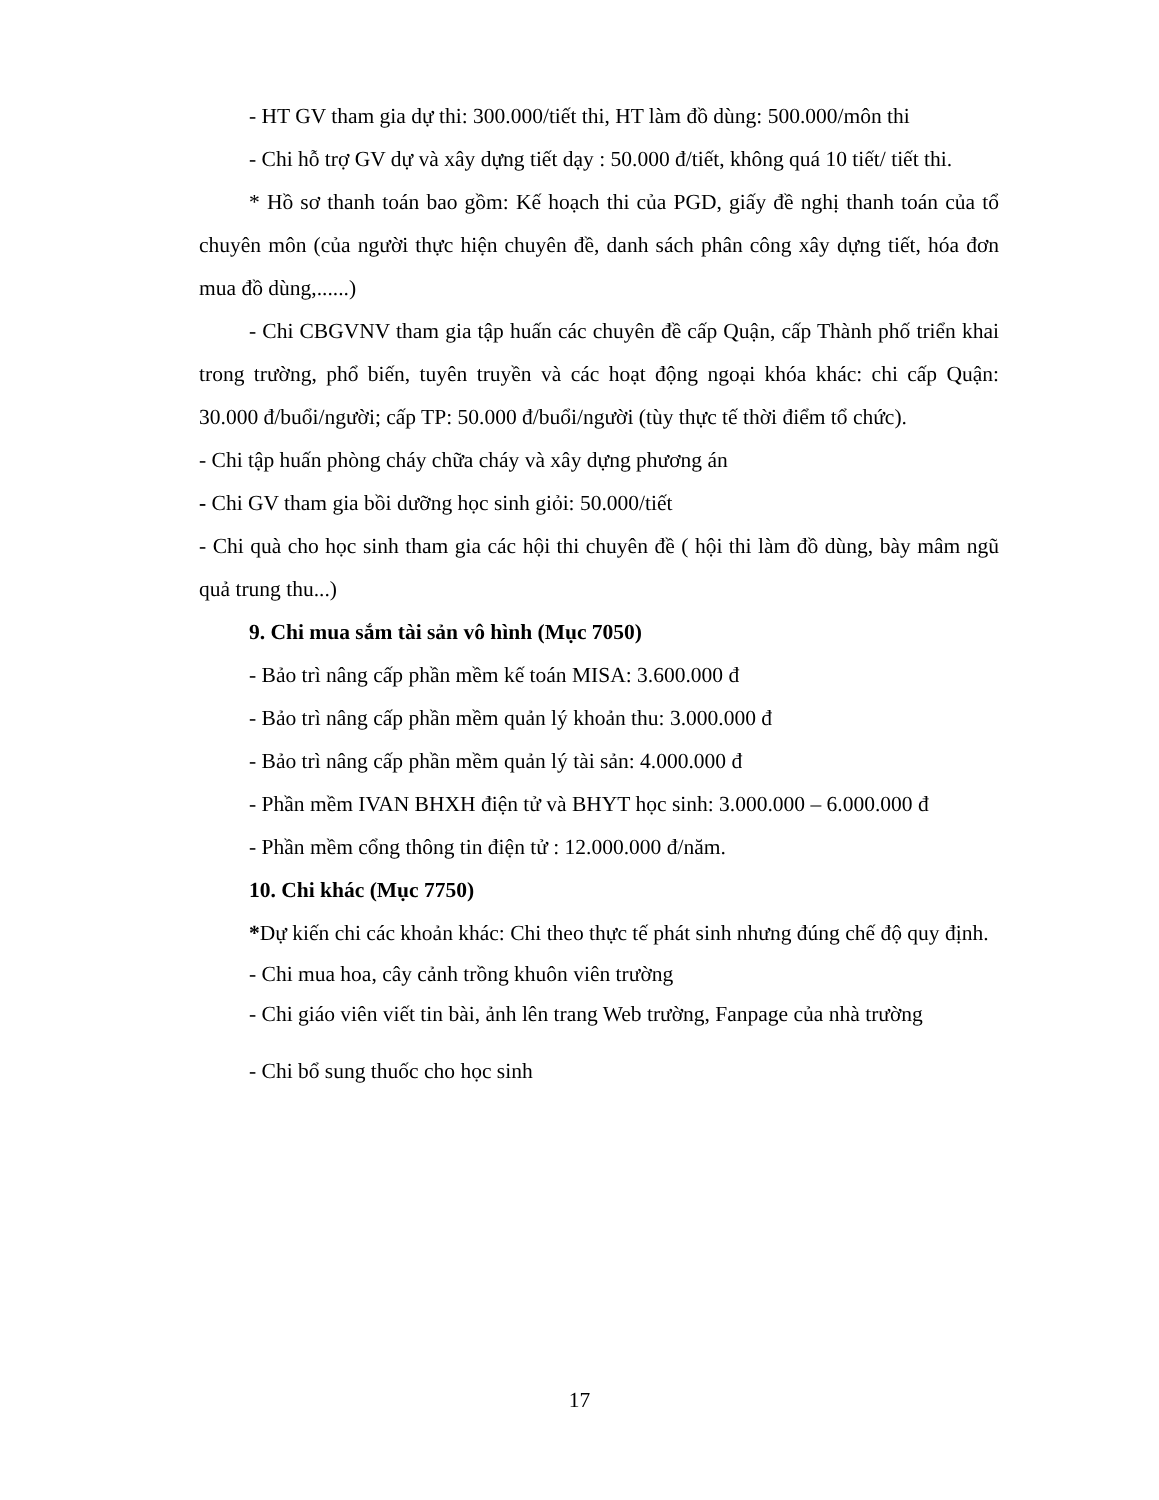- HT GV tham gia dự thi: 300.000/tiết thi, HT làm đồ dùng: 500.000/môn thi
- Chi hỗ trợ GV dự và xây dựng tiết dạy : 50.000 đ/tiết, không quá 10 tiết/ tiết thi.
* Hồ sơ thanh toán bao gồm: Kế hoạch thi của PGD, giấy đề nghị thanh toán của tổ chuyên môn (của người thực hiện chuyên đề, danh sách phân công xây dựng tiết, hóa đơn mua đồ dùng,......)
- Chi CBGVNV tham gia tập huấn các chuyên đề cấp Quận, cấp Thành phố triển khai trong trường, phổ biến, tuyên truyền và các hoạt động ngoại khóa khác: chi cấp Quận: 30.000 đ/buổi/người; cấp TP: 50.000 đ/buổi/người (tùy thực tế thời điểm tổ chức).
- Chi tập huấn phòng cháy chữa cháy và xây dựng phương án
- Chi GV tham gia bồi dưỡng học sinh giỏi: 50.000/tiết
- Chi quà cho học sinh tham gia các hội thi chuyên đề ( hội thi làm đồ dùng, bày mâm ngũ quả trung thu...)
9. Chi mua sắm tài sản vô hình (Mục 7050)
- Bảo trì nâng cấp phần mềm kế toán MISA: 3.600.000 đ
- Bảo trì nâng cấp phần mềm quản lý khoản thu: 3.000.000 đ
- Bảo trì nâng cấp phần mềm quản lý tài sản: 4.000.000 đ
- Phần mềm IVAN BHXH điện tử và BHYT học sinh: 3.000.000 – 6.000.000 đ
- Phần mềm cổng thông tin điện tử : 12.000.000 đ/năm.
10. Chi khác (Mục 7750)
*Dự kiến chi các khoản khác: Chi theo thực tế phát sinh nhưng đúng chế độ quy định.
- Chi mua hoa, cây cảnh trồng khuôn viên trường
- Chi giáo viên viết tin bài, ảnh lên trang Web trường, Fanpage của nhà trường
- Chi bổ sung thuốc cho học sinh
17